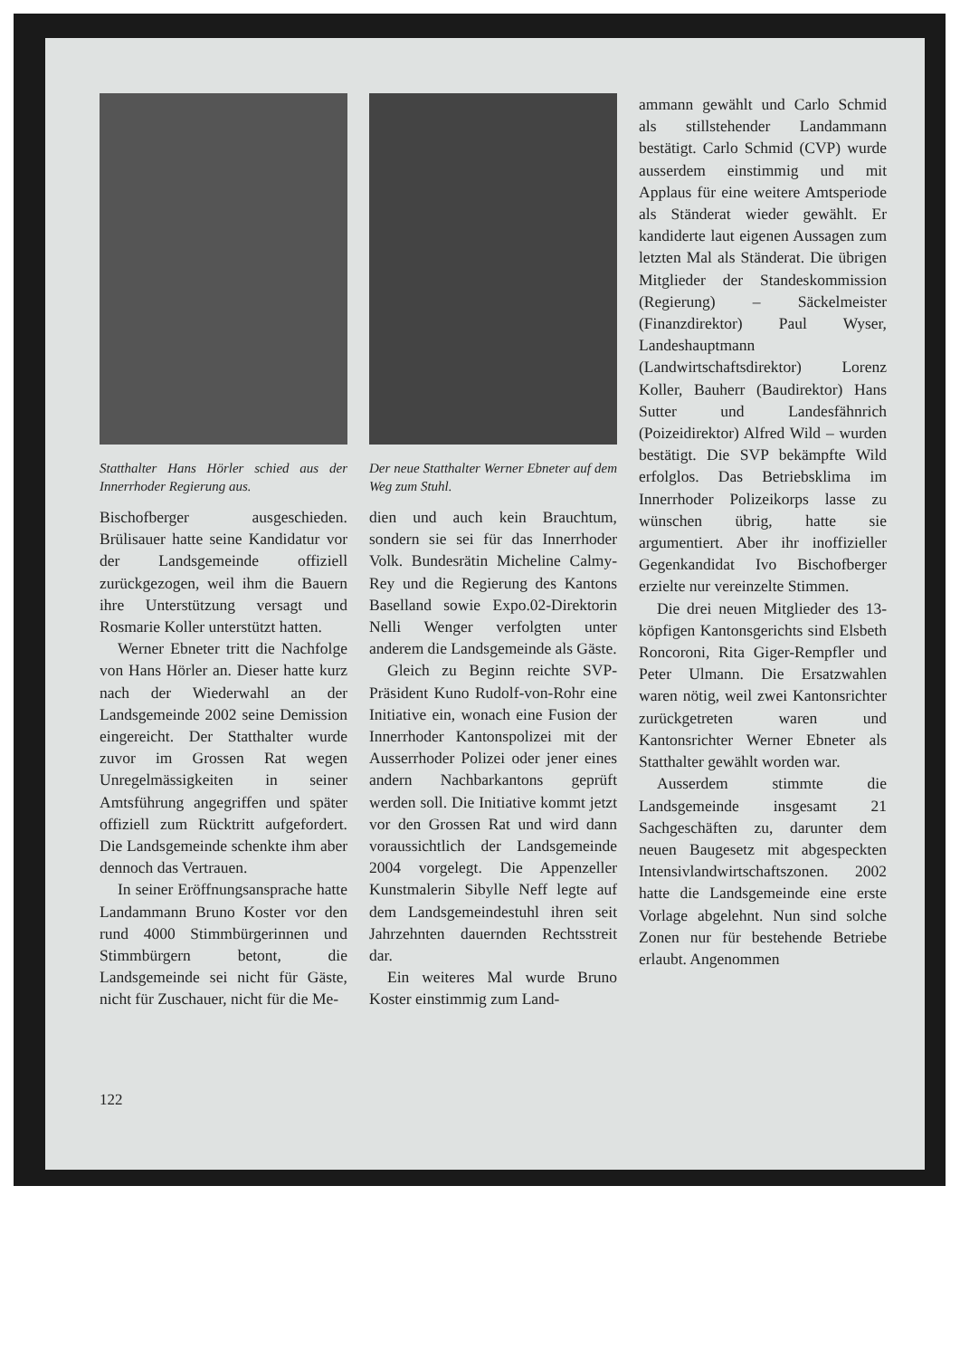Statthalter Hans Hörler schied aus der Innerrhoder Regierung aus.
Bischofberger ausgeschieden. Brülisauer hatte seine Kandidatur vor der Landsgemeinde offiziell zurückgezogen, weil ihm die Bauern ihre Unterstützung versagt und Rosmarie Koller unterstützt hatten.
Werner Ebneter tritt die Nachfolge von Hans Hörler an. Dieser hatte kurz nach der Wiederwahl an der Landsgemeinde 2002 seine Demission eingereicht. Der Statthalter wurde zuvor im Grossen Rat wegen Unregelmässigkeiten in seiner Amtsführung angegriffen und später offiziell zum Rücktritt aufgefordert. Die Landsgemeinde schenkte ihm aber dennoch das Vertrauen.
In seiner Eröffnungsansprache hatte Landammann Bruno Koster vor den rund 4000 Stimmbürgerinnen und Stimmbürgern betont, die Landsgemeinde sei nicht für Gäste, nicht für Zuschauer, nicht für die Me-
Der neue Statthalter Werner Ebneter auf dem Weg zum Stuhl.
dien und auch kein Brauchtum, sondern sie sei für das Innerrhoder Volk. Bundesrätin Micheline Calmy-Rey und die Regierung des Kantons Baselland sowie Expo.02-Direktorin Nelli Wenger verfolgten unter anderem die Landsgemeinde als Gäste.
Gleich zu Beginn reichte SVP-Präsident Kuno Rudolf-von-Rohr eine Initiative ein, wonach eine Fusion der Innerrhoder Kantonspolizei mit der Ausserrhoder Polizei oder jener eines andern Nachbarkantons geprüft werden soll. Die Initiative kommt jetzt vor den Grossen Rat und wird dann voraussichtlich der Landsgemeinde 2004 vorgelegt. Die Appenzeller Kunstmalerin Sibylle Neff legte auf dem Landsgemeindestuhl ihren seit Jahrzehnten dauernden Rechtsstreit dar.
Ein weiteres Mal wurde Bruno Koster einstimmig zum Land-
ammann gewählt und Carlo Schmid als stillstehender Landammann bestätigt. Carlo Schmid (CVP) wurde ausserdem einstimmig und mit Applaus für eine weitere Amtsperiode als Ständerat wieder gewählt. Er kandiderte laut eigenen Aussagen zum letzten Mal als Ständerat. Die übrigen Mitglieder der Standeskommission (Regierung) – Säckelmeister (Finanzdirektor) Paul Wyser, Landeshauptmann (Landwirtschaftsdirektor) Lorenz Koller, Bauherr (Baudirektor) Hans Sutter und Landesfähnrich (Poizeidirektor) Alfred Wild – wurden bestätigt. Die SVP bekämpfte Wild erfolglos. Das Betriebsklima im Innerrhoder Polizeikorps lasse zu wünschen übrig, hatte sie argumentiert. Aber ihr inoffizieller Gegenkandidat Ivo Bischofberger erzielte nur vereinzelte Stimmen.
Die drei neuen Mitglieder des 13-köpfigen Kantonsgerichts sind Elsbeth Roncoroni, Rita Giger-Rempfler und Peter Ulmann. Die Ersatzwahlen waren nötig, weil zwei Kantonsrichter zurückgetreten waren und Kantonsrichter Werner Ebneter als Statthalter gewählt worden war.
Ausserdem stimmte die Landsgemeinde insgesamt 21 Sachgeschäften zu, darunter dem neuen Baugesetz mit abgespeckten Intensivlandwirtschaftszonen. 2002 hatte die Landsgemeinde eine erste Vorlage abgelehnt. Nun sind solche Zonen nur für bestehende Betriebe erlaubt. Angenommen
122